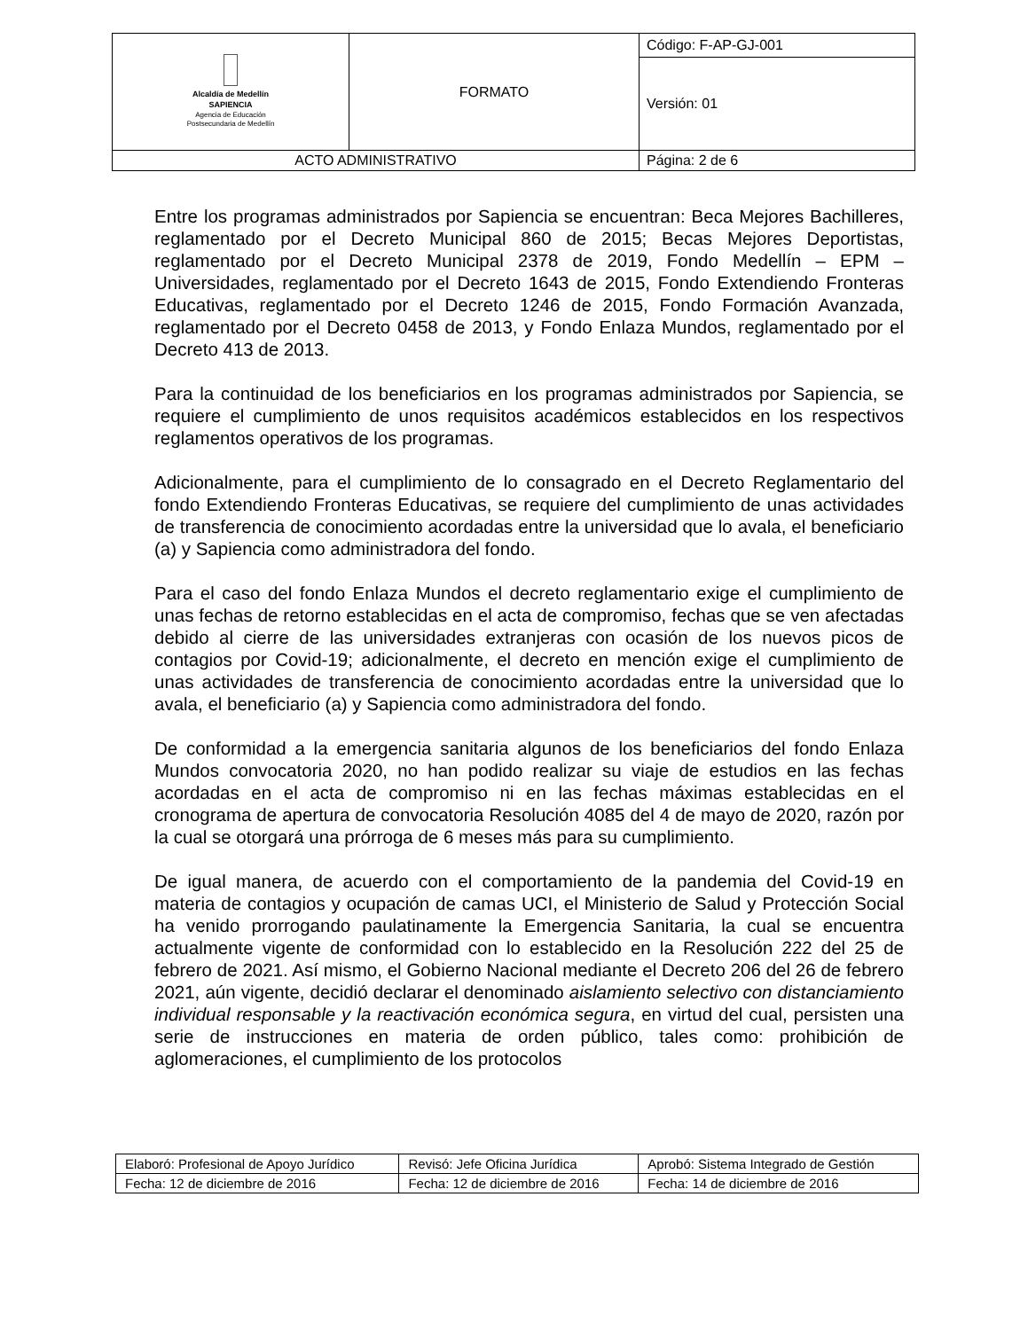| Alcaldía de Medellín SAPIENCIA Agencia de Educación Postsecundaria de Medellín | FORMATO | Código: F-AP-GJ-001 |
| | | Versión: 01 |
| ACTO ADMINISTRATIVO | | Página: 2 de 6 |
Entre los programas administrados por Sapiencia se encuentran: Beca Mejores Bachilleres, reglamentado por el Decreto Municipal 860 de 2015; Becas Mejores Deportistas, reglamentado por el Decreto Municipal 2378 de 2019, Fondo Medellín – EPM – Universidades, reglamentado por el Decreto 1643 de 2015, Fondo Extendiendo Fronteras Educativas, reglamentado por el Decreto 1246 de 2015, Fondo Formación Avanzada, reglamentado por el Decreto 0458 de 2013, y Fondo Enlaza Mundos, reglamentado por el Decreto 413 de 2013.
Para la continuidad de los beneficiarios en los programas administrados por Sapiencia, se requiere el cumplimiento de unos requisitos académicos establecidos en los respectivos reglamentos operativos de los programas.
Adicionalmente, para el cumplimiento de lo consagrado en el Decreto Reglamentario del fondo Extendiendo Fronteras Educativas, se requiere del cumplimiento de unas actividades de transferencia de conocimiento acordadas entre la universidad que lo avala, el beneficiario (a) y Sapiencia como administradora del fondo.
Para el caso del fondo Enlaza Mundos el decreto reglamentario exige el cumplimiento de unas fechas de retorno establecidas en el acta de compromiso, fechas que se ven afectadas debido al cierre de las universidades extranjeras con ocasión de los nuevos picos de contagios por Covid-19; adicionalmente, el decreto en mención exige el cumplimiento de unas actividades de transferencia de conocimiento acordadas entre la universidad que lo avala, el beneficiario (a) y Sapiencia como administradora del fondo.
De conformidad a la emergencia sanitaria algunos de los beneficiarios del fondo Enlaza Mundos convocatoria 2020, no han podido realizar su viaje de estudios en las fechas acordadas en el acta de compromiso ni en las fechas máximas establecidas en el cronograma de apertura de convocatoria Resolución 4085 del 4 de mayo de 2020, razón por la cual se otorgará una prórroga de 6 meses más para su cumplimiento.
De igual manera, de acuerdo con el comportamiento de la pandemia del Covid-19 en materia de contagios y ocupación de camas UCI, el Ministerio de Salud y Protección Social ha venido prorrogando paulatinamente la Emergencia Sanitaria, la cual se encuentra actualmente vigente de conformidad con lo establecido en la Resolución 222 del 25 de febrero de 2021. Así mismo, el Gobierno Nacional mediante el Decreto 206 del 26 de febrero 2021, aún vigente, decidió declarar el denominado aislamiento selectivo con distanciamiento individual responsable y la reactivación económica segura, en virtud del cual, persisten una serie de instrucciones en materia de orden público, tales como: prohibición de aglomeraciones, el cumplimiento de los protocolos
| Elaboró: Profesional de Apoyo Jurídico | Revisó: Jefe Oficina Jurídica | Aprobó: Sistema Integrado de Gestión |
| Fecha: 12 de diciembre de 2016 | Fecha: 12 de diciembre de 2016 | Fecha: 14 de diciembre de 2016 |